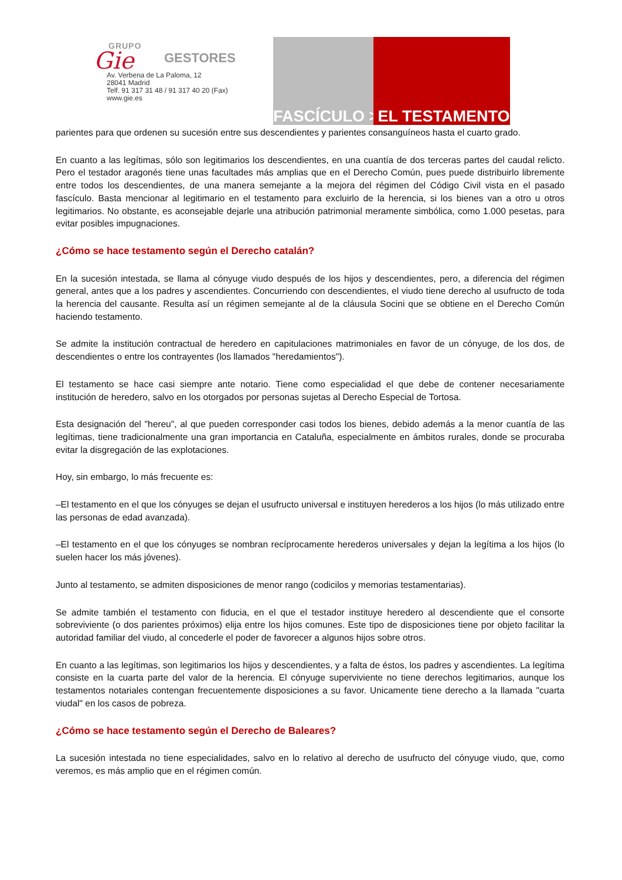Gie
GRUPO
GESTORES
Av. Verbena de La Paloma, 12
28041 Madrid
Telf. 91 317 31 48 / 91 317 40 20 (Fax)
www.gie.es
FASCÍCULO > EL TESTAMENTO
parientes para que ordenen su sucesión entre sus descendientes y parientes consanguíneos hasta el cuarto grado.
En cuanto a las legítimas, sólo son legitimarios los descendientes, en una cuantía de dos terceras partes del caudal relicto. Pero el testador aragonés tiene unas facultades más amplias que en el Derecho Común, pues puede distribuirlo libremente entre todos los descendientes, de una manera semejante a la mejora del régimen del Código Civil vista en el pasado fascículo. Basta mencionar al legitimario en el testamento para excluirlo de la herencia, si los bienes van a otro u otros legitimarios. No obstante, es aconsejable dejarle una atribución patrimonial meramente simbólica, como 1.000 pesetas, para evitar posibles impugnaciones.
¿Cómo se hace testamento según el Derecho catalán?
En la sucesión intestada, se llama al cónyuge viudo después de los hijos y descendientes, pero, a diferencia del régimen general, antes que a los padres y ascendientes. Concurriendo con descendientes, el viudo tiene derecho al usufructo de toda la herencia del causante. Resulta así un régimen semejante al de la cláusula Socini que se obtiene en el Derecho Común haciendo testamento.
Se admite la institución contractual de heredero en capitulaciones matrimoniales en favor de un cónyuge, de los dos, de descendientes o entre los contrayentes (los llamados "heredamientos").
El testamento se hace casi siempre ante notario. Tiene como especialidad el que debe de contener necesariamente institución de heredero, salvo en los otorgados por personas sujetas al Derecho Especial de Tortosa.
Esta designación del "hereu", al que pueden corresponder casi todos los bienes, debido además a la menor cuantía de las legítimas, tiene tradicionalmente una gran importancia en Cataluña, especialmente en ámbitos rurales, donde se procuraba evitar la disgregación de las explotaciones.
Hoy, sin embargo, lo más frecuente es:
–El testamento en el que los cónyuges se dejan el usufructo universal e instituyen herederos a los hijos (lo más utilizado entre las personas de edad avanzada).
–El testamento en el que los cónyuges se nombran recíprocamente herederos universales y dejan la legítima a los hijos (lo suelen hacer los más jóvenes).
Junto al testamento, se admiten disposiciones de menor rango (codicilos y memorias testamentarias).
Se admite también el testamento con fiducia, en el que el testador instituye heredero al descendiente que el consorte sobreviviente (o dos parientes próximos) elija entre los hijos comunes. Este tipo de disposiciones tiene por objeto facilitar la autoridad familiar del viudo, al concederle el poder de favorecer a algunos hijos sobre otros.
En cuanto a las legítimas, son legitimarios los hijos y descendientes, y a falta de éstos, los padres y ascendientes. La legítima consiste en la cuarta parte del valor de la herencia. El cónyuge superviviente no tiene derechos legitimarios, aunque los testamentos notariales contengan frecuentemente disposiciones a su favor. Unicamente tiene derecho a la llamada "cuarta viudal" en los casos de pobreza.
¿Cómo se hace testamento según el Derecho de Baleares?
La sucesión intestada no tiene especialidades, salvo en lo relativo al derecho de usufructo del cónyuge viudo, que, como veremos, es más amplio que en el régimen común.